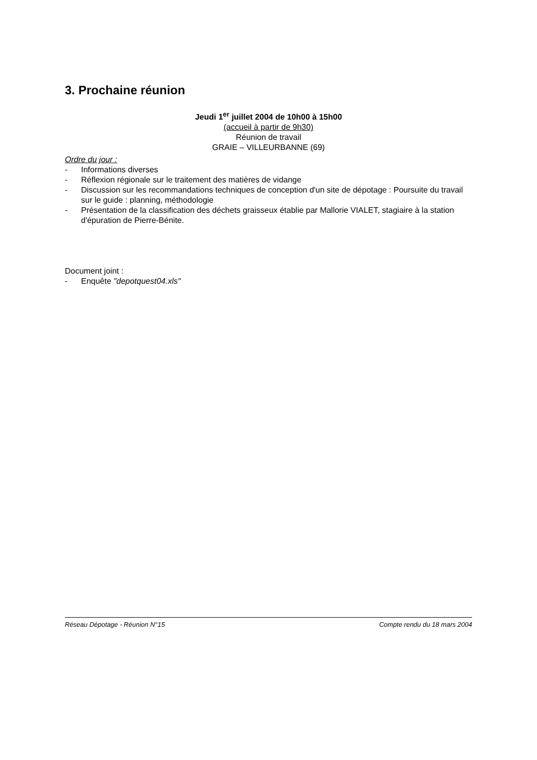3. Prochaine réunion
Jeudi 1<sup>er</sup> juillet 2004 de 10h00 à 15h00
(accueil à partir de 9h30)
Réunion de travail
GRAIE – VILLEURBANNE (69)
Ordre du jour :
- Informations diverses
- Réflexion régionale sur le traitement des matières de vidange
- Discussion sur les recommandations techniques de conception d'un site de dépotage : Poursuite du travail sur le guide : planning, méthodologie
- Présentation de la classification des déchets graisseux établie par Mallorie VIALET, stagiaire à la station d'épuration de Pierre-Bénite.
Document joint :
- Enquête "depotquest04.xls"
Réseau Dépotage - Réunion N°15 Compte rendu du 18 mars 2004